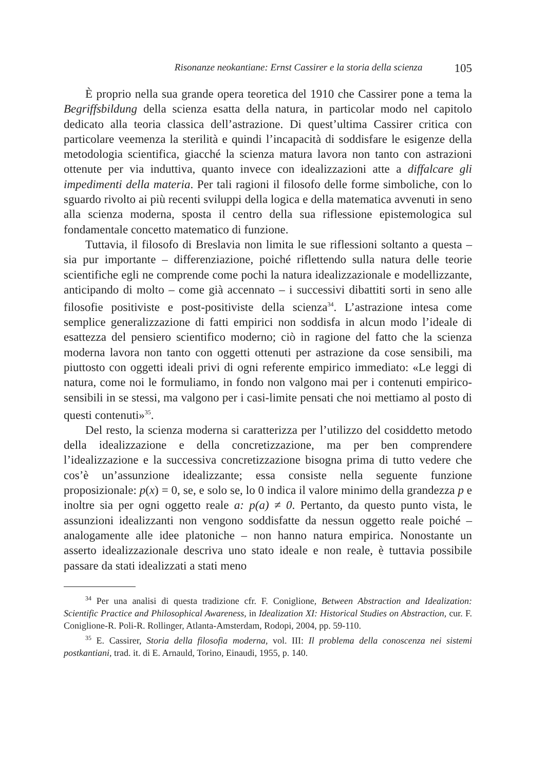Risonanze neokantiane: Ernst Cassirer e la storia della scienza 105
È proprio nella sua grande opera teoretica del 1910 che Cassirer pone a tema la Begriffsbildung della scienza esatta della natura, in particolar modo nel capitolo dedicato alla teoria classica dell’astrazione. Di quest’ultima Cassirer critica con particolare veemenza la sterilità e quindi l’incapacità di soddisfare le esigenze della metodologia scientifica, giacché la scienza matura lavora non tanto con astrazioni ottenute per via induttiva, quanto invece con idealizzazioni atte a diffalcare gli impedimenti della materia. Per tali ragioni il filosofo delle forme simboliche, con lo sguardo rivolto ai più recenti sviluppi della logica e della matematica avvenuti in seno alla scienza moderna, sposta il centro della sua riflessione epistemologica sul fondamentale concetto matematico di funzione.
Tuttavia, il filosofo di Breslavia non limita le sue riflessioni soltanto a questa – sia pur importante – differenziazione, poiché riflettendo sulla natura delle teorie scientifiche egli ne comprende come pochi la natura idealizzazionale e modellizzante, anticipando di molto – come già accennato – i successivi dibattiti sorti in seno alle filosofie positiviste e post-positiviste della scienza<sup>34</sup>. L’astrazione intesa come semplice generalizzazione di fatti empirici non soddisfa in alcun modo l’ideale di esattezza del pensiero scientifico moderno; ciò in ragione del fatto che la scienza moderna lavora non tanto con oggetti ottenuti per astrazione da cose sensibili, ma piuttosto con oggetti ideali privi di ogni referente empirico immediato: «Le leggi di natura, come noi le formuliamo, in fondo non valgono mai per i contenuti empirico-sensibili in se stessi, ma valgono per i casi-limite pensati che noi mettiamo al posto di questi contenuti»<sup>35</sup>.
Del resto, la scienza moderna si caratterizza per l’utilizzo del cosiddetto metodo della idealizzazione e della concretizzazione, ma per ben comprendere l’idealizzazione e la successiva concretizzazione bisogna prima di tutto vedere che cos’è un’assunzione idealizzante; essa consiste nella seguente funzione proposizionale: p(x) = 0, se, e solo se, lo 0 indica il valore minimo della grandezza p e inoltre sia per ogni oggetto reale a: p(a) ≠ 0. Pertanto, da questo punto vista, le assunzioni idealizzanti non vengono soddisfatte da nessun oggetto reale poiché – analogamente alle idee platoniche – non hanno natura empirica. Nonostante un asserto idealizzazionale descriva uno stato ideale e non reale, è tuttavia possibile passare da stati idealizzati a stati meno
<sup>34</sup> Per una analisi di questa tradizione cfr. F. Coniglione, Between Abstraction and Idealization: Scientific Practice and Philosophical Awareness, in Idealization XI: Historical Studies on Abstraction, cur. F. Coniglione-R. Poli-R. Rollinger, Atlanta-Amsterdam, Rodopi, 2004, pp. 59-110.
<sup>35</sup> E. Cassirer, Storia della filosofia moderna, vol. III: Il problema della conoscenza nei sistemi postkantiani, trad. it. di E. Arnauld, Torino, Einaudi, 1955, p. 140.